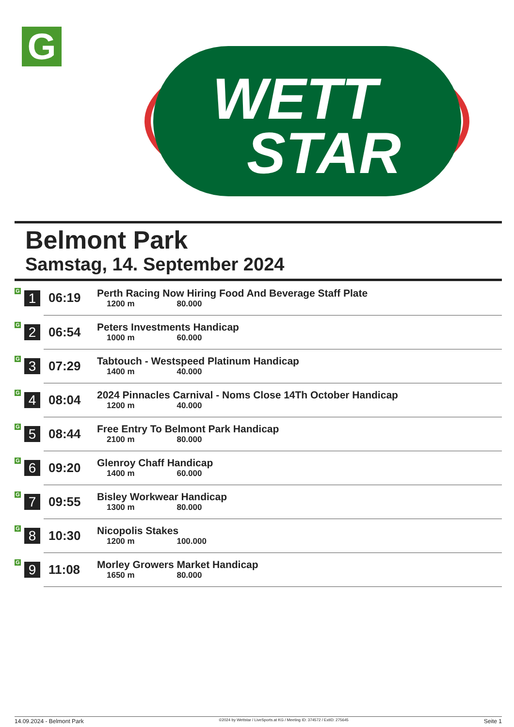G
WETT
STAR
Belmont Park
Samstag, 14. September 2024
| G | 1 | 06:19 | Perth Racing Now Hiring Food And Beverage Staff Plate 1200 m 80.000 |
| G | 2 | 06:54 | Peters Investments Handicap 1000 m 60.000 |
| G | 3 | 07:29 | Tabtouch - Westspeed Platinum Handicap 1400 m 40.000 |
| G | 4 | 08:04 | 2024 Pinnacles Carnival - Noms Close 14Th October Handicap 1200 m 40.000 |
| G | 5 | 08:44 | Free Entry To Belmont Park Handicap 2100 m 80.000 |
| G | 6 | 09:20 | Glenroy Chaff Handicap 1400 m 60.000 |
| G | 7 | 09:55 | Bisley Workwear Handicap 1300 m 80.000 |
| G | 8 | 10:30 | Nicopolis Stakes 1200 m 100.000 |
| G | 9 | 11:08 | Morley Growers Market Handicap 1650 m 80.000 |
14.09.2024 - Belmont Park ©2024 by Wettstar / LiveSports.at KG / Meeting ID: 374572 / ExtID: 275645 Seite 1